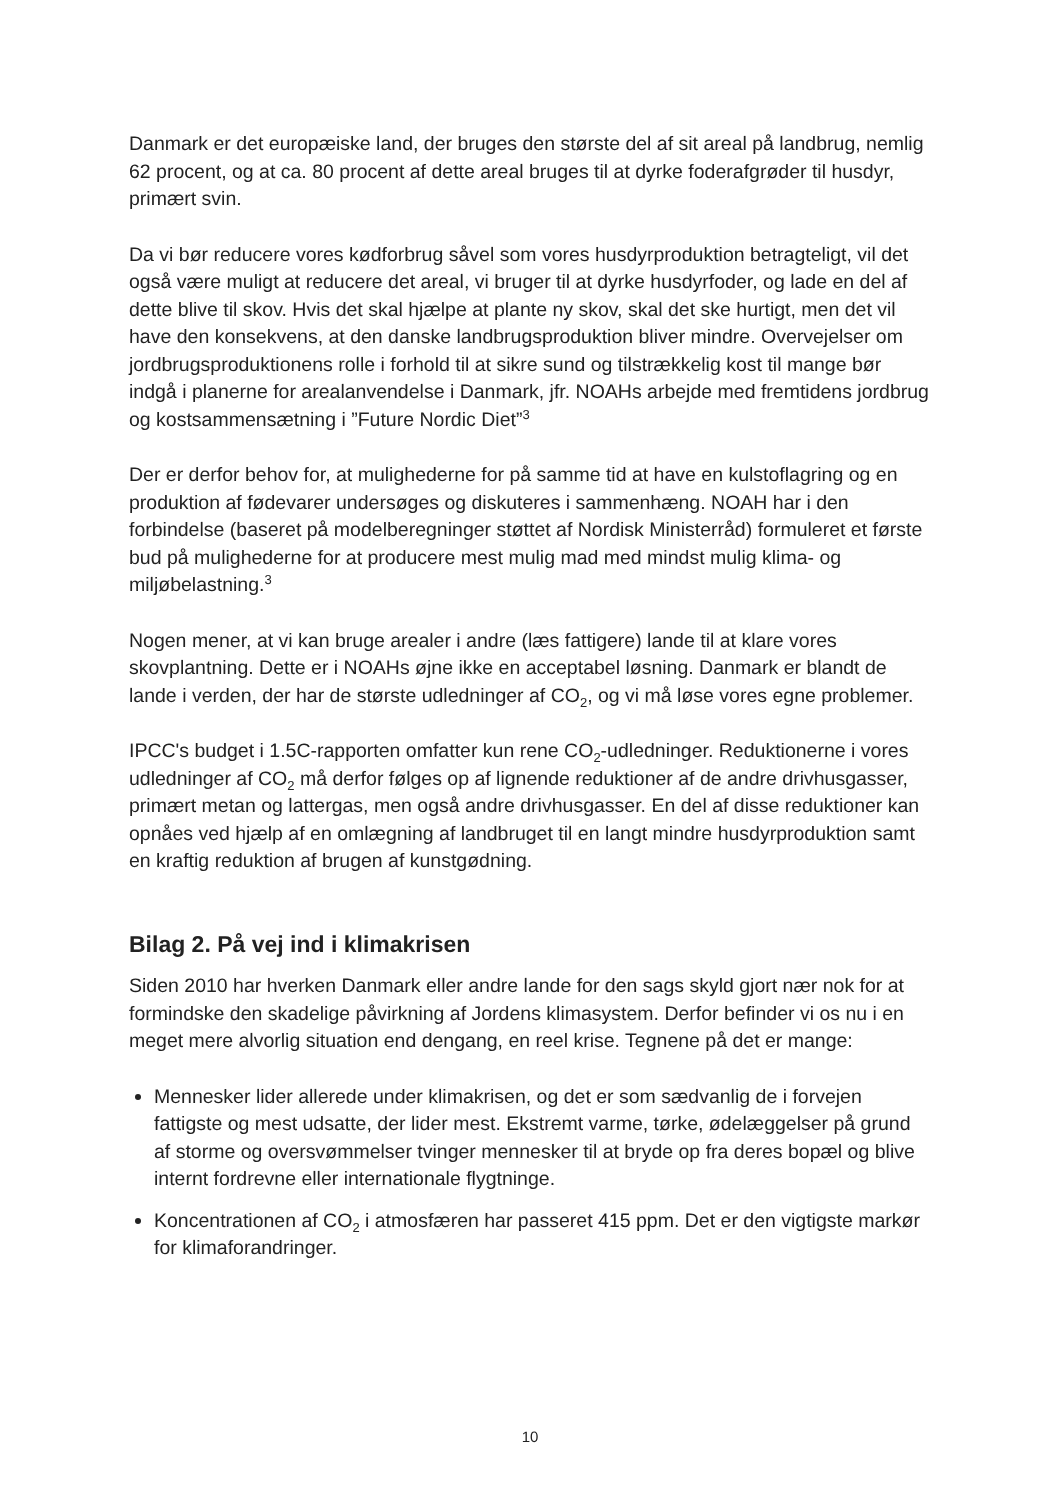Danmark er det europæiske land, der bruges den største del af sit areal på landbrug, nemlig 62 procent, og at ca. 80 procent af dette areal bruges til at dyrke foderafgrøder til husdyr, primært svin.
Da vi bør reducere vores kødforbrug såvel som vores husdyrproduktion betragteligt, vil det også være muligt at reducere det areal, vi bruger til at dyrke husdyrfoder, og lade en del af dette blive til skov. Hvis det skal hjælpe at plante ny skov, skal det ske hurtigt, men det vil have den konsekvens, at den danske landbrugsproduktion bliver mindre. Overvejelser om jordbrugsproduktionens rolle i forhold til at sikre sund og tilstrækkelig kost til mange bør indgå i planerne for arealanvendelse i Danmark, jfr. NOAHs arbejde med fremtidens jordbrug og kostsammensætning i ”Future Nordic Diet”<sup>3</sup>
Der er derfor behov for, at mulighederne for på samme tid at have en kulstoflagring og en produktion af fødevarer undersøges og diskuteres i sammenhæng. NOAH har i den forbindelse (baseret på modelberegninger støttet af Nordisk Ministerråd) formuleret et første bud på mulighederne for at producere mest mulig mad med mindst mulig klima- og miljøbelastning.<sup>3</sup>
Nogen mener, at vi kan bruge arealer i andre (læs fattigere) lande til at klare vores skovplantning. Dette er i NOAHs øjne ikke en acceptabel løsning. Danmark er blandt de lande i verden, der har de største udledninger af CO<sub>2</sub>, og vi må løse vores egne problemer.
IPCC's budget i 1.5C-rapporten omfatter kun rene CO<sub>2</sub>-udledninger. Reduktionerne i vores udledninger af CO<sub>2</sub> må derfor følges op af lignende reduktioner af de andre drivhusgasser, primært metan og lattergas, men også andre drivhusgasser. En del af disse reduktioner kan opnåes ved hjælp af en omlægning af landbruget til en langt mindre husdyrproduktion samt en kraftig reduktion af brugen af kunstgødning.
Bilag 2. På vej ind i klimakrisen
Siden 2010 har hverken Danmark eller andre lande for den sags skyld gjort nær nok for at formindske den skadelige påvirkning af Jordens klimasystem. Derfor befinder vi os nu i en meget mere alvorlig situation end dengang, en reel krise. Tegnene på det er mange:
Mennesker lider allerede under klimakrisen, og det er som sædvanlig de i forvejen fattigste og mest udsatte, der lider mest. Ekstremt varme, tørke, ødelæggelser på grund af storme og oversvømmelser tvinger mennesker til at bryde op fra deres bopæl og blive internt fordrevne eller internationale flygtninge.
Koncentrationen af CO<sub>2</sub> i atmosfæren har passeret 415 ppm. Det er den vigtigste markør for klimaforandringer.
10